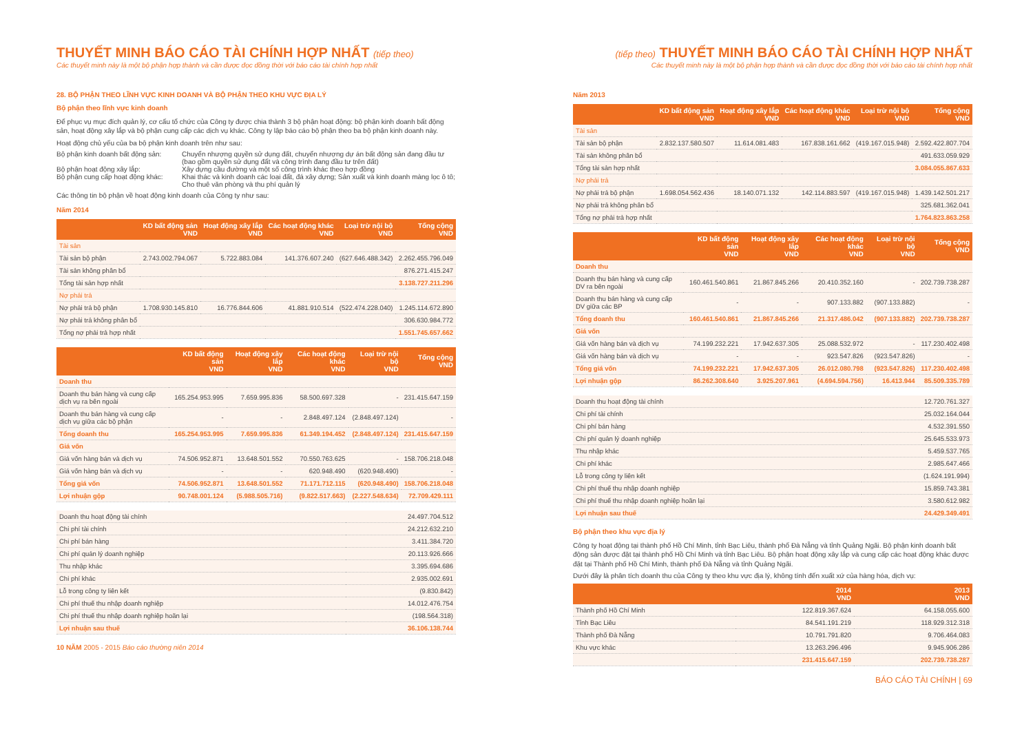THUYẾT MINH BÁO CÁO TÀI CHÍNH HỢP NHẤT (tiếp theo)
Các thuyết minh này là một bộ phận hợp thành và cần được đọc đồng thời với báo cáo tài chính hợp nhất
28. BỘ PHẬN THEO LĨNH VỰC KINH DOANH VÀ BỘ PHẬN THEO KHU VỰC ĐỊA LÝ
Bộ phận theo lĩnh vực kinh doanh
Để phục vụ mục đích quản lý, cơ cấu tổ chức của Công ty được chia thành 3 bộ phận hoạt động: bộ phận kinh doanh bất động sản, hoạt động xây lắp và bộ phận cung cấp các dịch vụ khác. Công ty lập báo cáo bộ phận theo ba bộ phận kinh doanh này.
Hoạt động chủ yếu của ba bộ phận kinh doanh trên như sau:
Bộ phận kinh doanh bất động sản:
Chuyển nhượng quyền sử dụng đất, chuyển nhượng dự án bất động sản đang đầu tư (bao gồm quyền sử dụng đất và công trình đang đầu tư trên đất)
Bộ phận hoạt động xây lắp: Xây dựng cầu đường và một số công trình khác theo hợp đồng
Bộ phận cung cấp hoạt động khác:
Khai thác và kinh doanh các loại đất, đá xây dựng; Sản xuất và kinh doanh màng lọc ô tô; Cho thuê văn phòng và thu phí quản lý
Các thông tin bộ phận về hoạt động kinh doanh của Công ty như sau:
Năm 2014
| | KD bất động sản VND | Hoạt động xây lắp VND | Các hoạt động khác VND | Loại trừ nội bộ VND | Tổng cộng VND |
| --- | --- | --- | --- | --- | --- |
| Tài sản | | | | | |
| Tài sản bộ phận | 2.743.002.794.067 | 5.722.883.084 | 141.376.607.240 | (627.646.488.342) | 2.262.455.796.049 |
| Tài sản không phân bổ | | | | | 876.271.415.247 |
| Tổng tài sản hợp nhất | | | | | 3.138.727.211.296 |
| Nợ phải trả | | | | | |
| Nợ phải trả bộ phận | 1.708.930.145.810 | 16.776.844.606 | 41.881.910.514 | (522.474.228.040) | 1.245.114.672.890 |
| Nợ phải trả không phân bổ | | | | | 306.630.984.772 |
| Tổng nợ phải trả hợp nhất | | | | | 1.551.745.657.662 |
| | KD bất động sản VND | Hoạt động xây lắp VND | Các hoạt động khác VND | Loại trừ nội bộ VND | Tổng cộng VND |
| --- | --- | --- | --- | --- | --- |
| Doanh thu | | | | | |
| Doanh thu bán hàng và cung cấp dịch vụ ra bên ngoài | 165.254.953.995 | 7.659.995.836 | 58.500.697.328 | - | 231.415.647.159 |
| Doanh thu bán hàng và cung cấp dịch vụ giữa các bộ phận | - | - | 2.848.497.124 | (2.848.497.124) | - |
| Tổng doanh thu | 165.254.953.995 | 7.659.995.836 | 61.349.194.452 | (2.848.497.124) | 231.415.647.159 |
| Giá vốn | | | | | |
| Giá vốn hàng bán và dịch vụ | 74.506.952.871 | 13.648.501.552 | 70.550.763.625 | - | 158.706.218.048 |
| Giá vốn hàng bán và dịch vụ | - | - | 620.948.490 | (620.948.490) | - |
| Tổng giá vốn | 74.506.952.871 | 13.648.501.552 | 71.171.712.115 | (620.948.490) | 158.706.218.048 |
| Lợi nhuận gộp | 90.748.001.124 | (5.988.505.716) | (9.822.517.663) | (2.227.548.634) | 72.709.429.111 |
| Doanh thu hoạt động tài chính | 24.497.704.512 |
| Chi phí tài chính | 24.212.632.210 |
| Chi phí bán hàng | 3.411.384.720 |
| Chi phí quản lý doanh nghiệp | 20.113.926.666 |
| Thu nhập khác | 3.395.694.686 |
| Chi phí khác | 2.935.002.691 |
| Lỗ trong công ty liên kết | (9.830.842) |
| Chi phí thuế thu nhập doanh nghiệp | 14.012.476.754 |
| Chi phí thuế thu nhập doanh nghiệp hoãn lại | (198.564.318) |
| Lợi nhuận sau thuế | 36.106.138.744 |
10 NĂM 2005 - 2015 Báo cáo thường niên 2014
(tiếp theo) THUYẾT MINH BÁO CÁO TÀI CHÍNH HỢP NHẤT
Các thuyết minh này là một bộ phận hợp thành và cần được đọc đồng thời với báo cáo tài chính hợp nhất
Năm 2013
| | KD bất động sản VND | Hoạt động xây lắp VND | Các hoạt động khác VND | Loại trừ nội bộ VND | Tổng cộng VND |
| --- | --- | --- | --- | --- | --- |
| Tài sản | | | | | |
| Tài sản bộ phận | 2.832.137.580.507 | 11.614.081.483 | 167.838.161.662 | (419.167.015.948) | 2.592.422.807.704 |
| Tài sản không phân bổ | | | | | 491.633.059.929 |
| Tổng tài sản hợp nhất | | | | | 3.084.055.867.633 |
| Nợ phải trả | | | | | |
| Nợ phải trả bộ phận | 1.698.054.562.436 | 18.140.071.132 | 142.114.883.597 | (419.167.015.948) | 1.439.142.501.217 |
| Nợ phải trả không phân bổ | | | | | 325.681.362.041 |
| Tổng nợ phải trả hợp nhất | | | | | 1.764.823.863.258 |
| | KD bất động sản VND | Hoạt động xây lắp VND | Các hoạt động khác VND | Loại trừ nội bộ VND | Tổng cộng VND |
| --- | --- | --- | --- | --- | --- |
| Doanh thu | | | | | |
| Doanh thu bán hàng và cung cấp DV ra bên ngoài | 160.461.540.861 | 21.867.845.266 | 20.410.352.160 | - | 202.739.738.287 |
| Doanh thu bán hàng và cung cấp DV giữa các BP | - | - | 907.133.882 | (907.133.882) | - |
| Tổng doanh thu | 160.461.540.861 | 21.867.845.266 | 21.317.486.042 | (907.133.882) | 202.739.738.287 |
| Giá vốn | | | | | |
| Giá vốn hàng bán và dịch vụ | 74.199.232.221 | 17.942.637.305 | 25.088.532.972 | - | 117.230.402.498 |
| Giá vốn hàng bán và dịch vụ | - | - | 923.547.826 | (923.547.826) | - |
| Tổng giá vốn | 74.199.232.221 | 17.942.637.305 | 26.012.080.798 | (923.547.826) | 117.230.402.498 |
| Lợi nhuận gộp | 86.262.308.640 | 3.925.207.961 | (4.694.594.756) | 16.413.944 | 85.509.335.789 |
| Doanh thu hoạt động tài chính | 12.720.761.327 |
| Chi phí tài chính | 25.032.164.044 |
| Chi phí bán hàng | 4.532.391.550 |
| Chi phí quản lý doanh nghiệp | 25.645.533.973 |
| Thu nhập khác | 5.459.537.765 |
| Chi phí khác | 2.985.647.466 |
| Lỗ trong công ty liên kết | (1.624.191.994) |
| Chi phí thuế thu nhập doanh nghiệp | 15.859.743.381 |
| Chi phí thuế thu nhập doanh nghiệp hoãn lại | 3.580.612.982 |
| Lợi nhuận sau thuế | 24.429.349.491 |
Bộ phận theo khu vực địa lý
Công ty hoạt động tại thành phố Hồ Chí Minh, tỉnh Bạc Liêu, thành phố Đà Nẵng và tỉnh Quảng Ngãi. Bộ phận kinh doanh bất động sản được đặt tại thành phố Hồ Chí Minh và tỉnh Bạc Liêu. Bộ phận hoạt động xây lắp và cung cấp các hoạt động khác được đặt tại Thành phố Hồ Chí Minh, thành phố Đà Nẵng và tỉnh Quảng Ngãi.
Dưới đây là phân tích doanh thu của Công ty theo khu vực địa lý, không tính đến xuất xứ của hàng hóa, dịch vụ:
| | 2014 VND | 2013 VND |
| --- | --- | --- |
| Thành phố Hồ Chí Minh | 122.819.367.624 | 64.158.055.600 |
| Tỉnh Bạc Liêu | 84.541.191.219 | 118.929.312.318 |
| Thành phố Đà Nẵng | 10.791.791.820 | 9.706.464.083 |
| Khu vực khác | 13.263.296.496 | 9.945.906.286 |
| | 231.415.647.159 | 202.739.738.287 |
BÁO CÁO TÀI CHÍNH | 69